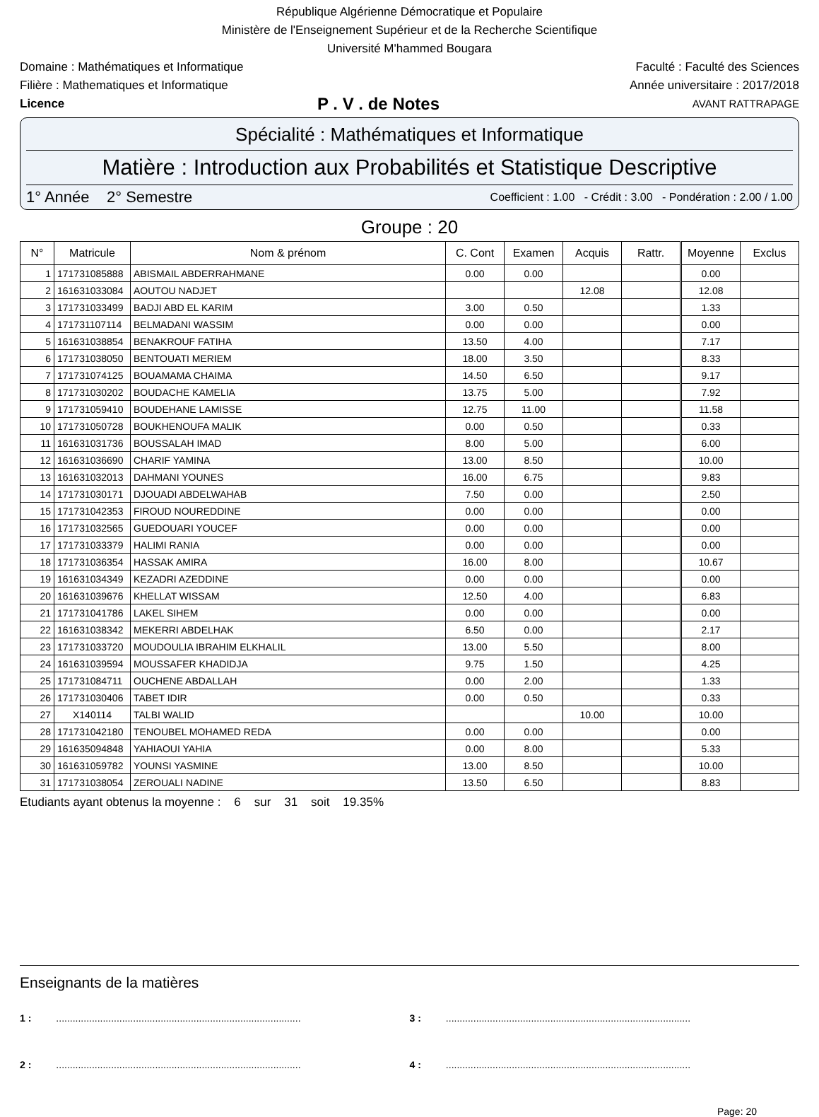République Algérienne Démocratique et Populaire
Ministère de l'Enseignement Supérieur et de la Recherche Scientifique
Université M'hammed Bougara
Domaine : Mathématiques et Informatique Faculté : Faculté des Sciences
Filière : Mathematiques et Informatique Année universitaire : 2017/2018
Licence P . V . de Notes AVANT RATTRAPAGE
Spécialité : Mathématiques et Informatique
Matière : Introduction aux Probabilités et Statistique Descriptive
1° Année 2° Semestre Coefficient : 1.00 - Crédit : 3.00 - Pondération : 2.00 / 1.00
Groupe : 20
| N° | Matricule | Nom & prénom | C. Cont | Examen | Acquis | Rattr. | Moyenne | Exclus |
| --- | --- | --- | --- | --- | --- | --- | --- | --- |
| 1 | 171731085888 | ABISMAIL ABDERRAHMANE | 0.00 | 0.00 | | | 0.00 | |
| 2 | 161631033084 | AOUTOU NADJET | | | 12.08 | | 12.08 | |
| 3 | 171731033499 | BADJI ABD EL KARIM | 3.00 | 0.50 | | | 1.33 | |
| 4 | 171731107114 | BELMADANI WASSIM | 0.00 | 0.00 | | | 0.00 | |
| 5 | 161631038854 | BENAKROUF FATIHA | 13.50 | 4.00 | | | 7.17 | |
| 6 | 171731038050 | BENTOUATI MERIEM | 18.00 | 3.50 | | | 8.33 | |
| 7 | 171731074125 | BOUAMAMA CHAIMA | 14.50 | 6.50 | | | 9.17 | |
| 8 | 171731030202 | BOUDACHE KAMELIA | 13.75 | 5.00 | | | 7.92 | |
| 9 | 171731059410 | BOUDEHANE LAMISSE | 12.75 | 11.00 | | | 11.58 | |
| 10 | 171731050728 | BOUKHENOUFA MALIK | 0.00 | 0.50 | | | 0.33 | |
| 11 | 161631031736 | BOUSSALAH IMAD | 8.00 | 5.00 | | | 6.00 | |
| 12 | 161631036690 | CHARIF YAMINA | 13.00 | 8.50 | | | 10.00 | |
| 13 | 161631032013 | DAHMANI YOUNES | 16.00 | 6.75 | | | 9.83 | |
| 14 | 171731030171 | DJOUADI ABDELWAHAB | 7.50 | 0.00 | | | 2.50 | |
| 15 | 171731042353 | FIROUD NOUREDDINE | 0.00 | 0.00 | | | 0.00 | |
| 16 | 171731032565 | GUEDOUARI YOUCEF | 0.00 | 0.00 | | | 0.00 | |
| 17 | 171731033379 | HALIMI RANIA | 0.00 | 0.00 | | | 0.00 | |
| 18 | 171731036354 | HASSAK AMIRA | 16.00 | 8.00 | | | 10.67 | |
| 19 | 161631034349 | KEZADRI AZEDDINE | 0.00 | 0.00 | | | 0.00 | |
| 20 | 161631039676 | KHELLAT WISSAM | 12.50 | 4.00 | | | 6.83 | |
| 21 | 171731041786 | LAKEL SIHEM | 0.00 | 0.00 | | | 0.00 | |
| 22 | 161631038342 | MEKERRI ABDELHAK | 6.50 | 0.00 | | | 2.17 | |
| 23 | 171731033720 | MOUDOULIA IBRAHIM ELKHALIL | 13.00 | 5.50 | | | 8.00 | |
| 24 | 161631039594 | MOUSSAFER KHADIDJA | 9.75 | 1.50 | | | 4.25 | |
| 25 | 171731084711 | OUCHENE ABDALLAH | 0.00 | 2.00 | | | 1.33 | |
| 26 | 171731030406 | TABET IDIR | 0.00 | 0.50 | | | 0.33 | |
| 27 | X140114 | TALBI WALID | | | 10.00 | | 10.00 | |
| 28 | 171731042180 | TENOUBEL MOHAMED REDA | 0.00 | 0.00 | | | 0.00 | |
| 29 | 161635094848 | YAHIAOUI YAHIA | 0.00 | 8.00 | | | 5.33 | |
| 30 | 161631059782 | YOUNSI YASMINE | 13.00 | 8.50 | | | 10.00 | |
| 31 | 171731038054 | ZEROUALI NADINE | 13.50 | 6.50 | | | 8.83 | |
Etudiants ayant obtenus la moyenne : 6 sur 31 soit 19.35%
Enseignants de la matières
1 : .........................................................................................
3 : .........................................................................................
2 : .........................................................................................
4 : .........................................................................................
Page: 20